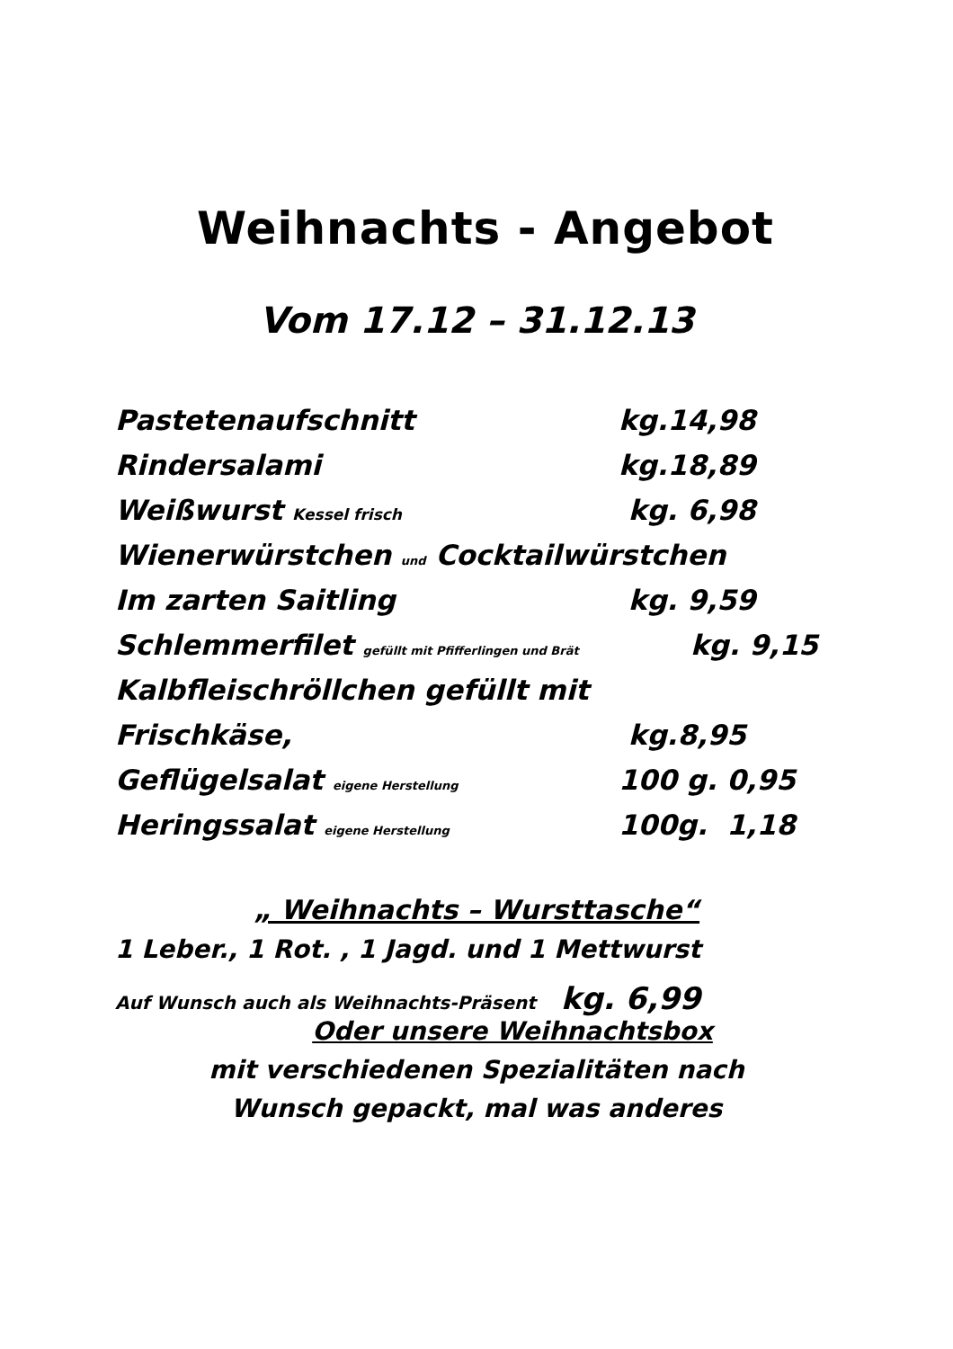Weihnachts - Angebot
Vom 17.12 – 31.12.13
Pastetenaufschnitt kg.14,98
Rindersalami kg.18,89
Weißwurst Kessel frisch kg. 6,98
Wienerwürstchen und Cocktailwürstchen
Im zarten Saitling kg. 9,59
Schlemmerfilet gefüllt mit Pfifferlingen und Brät kg. 9,15
Kalbfleischröllchen gefüllt mit
Frischkäse, kg.8,95
Geflügelsalat eigene Herstellung 100 g. 0,95
Heringssalat eigene Herstellung 100g. 1,18
„ Weihnachts – Wursttasche“
1 Leber., 1 Rot. , 1 Jagd. und 1 Mettwurst
Auf Wunsch auch als Weihnachts-Präsent kg. 6,99
Oder unsere Weihnachtsbox
mit verschiedenen Spezialitäten nach
Wunsch gepackt, mal was anderes